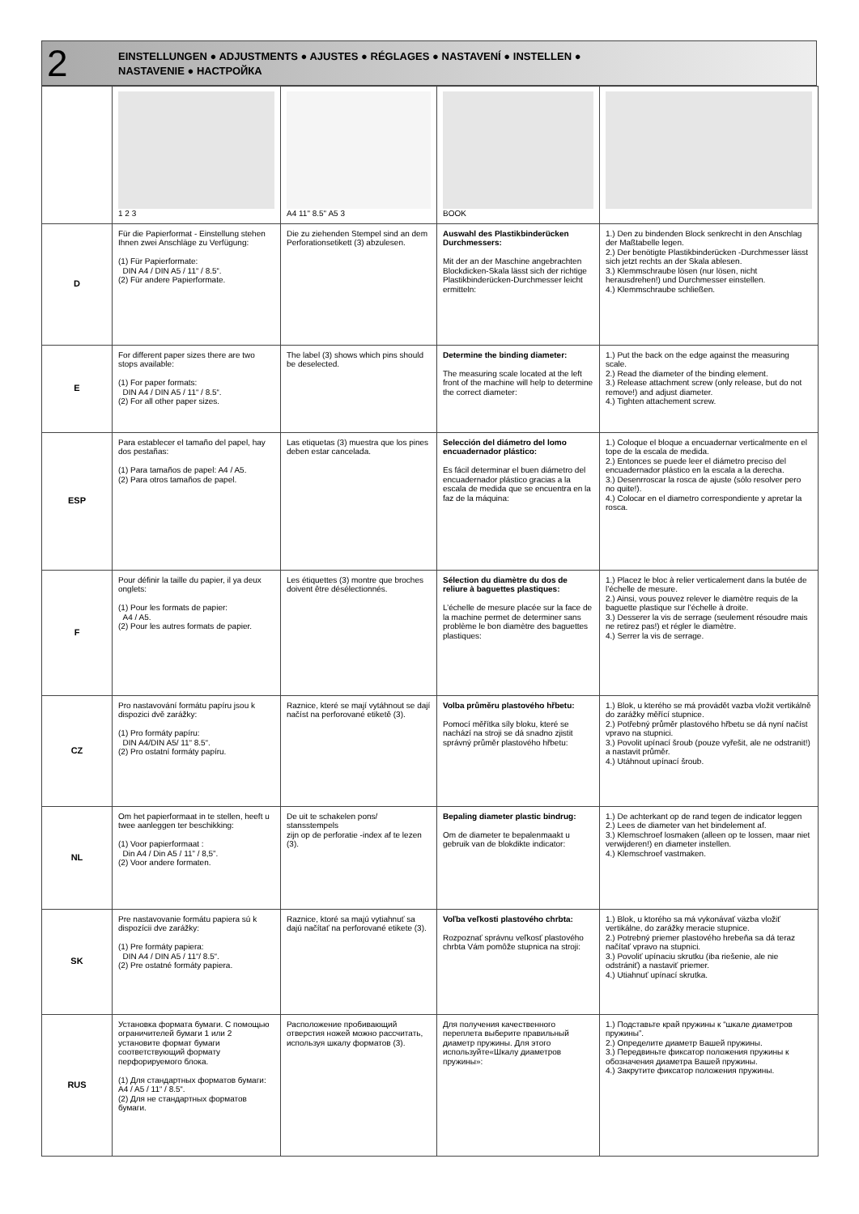2
EINSTELLUNGEN ● ADJUSTMENTS ● AJUSTES ● RÉGLAGES ● NASTAVENÍ ● INSTELLEN ●
NASTAVENIE ● НАСТРОЙКА
| | 1 2 3 | A4 11" 8.5" A5 3 | BOOK | |
| D | Für die Papierformat - Einstellung stehen Ihnen zwei Anschläge zu Verfügung: (1) Für Papierformate: DIN A4 / DIN A5 / 11“ / 8.5“. (2) Für andere Papierformate. | Die zu ziehenden Stempel sind an dem Perforationsetikett (3) abzulesen. | Auswahl des Plastikbinderücken Durchmessers: Mit der an der Maschine angebrachten Blockdicken-Skala lässt sich der richtige Plastikbinderücken-Durchmesser leicht ermitteln: | 1.) Den zu bindenden Block senkrecht in den Anschlag der Maßtabelle legen. 2.) Der benötigte Plastikbinderücken -Durchmesser lässt sich jetzt rechts an der Skala ablesen. 3.) Klemmschraube lösen (nur lösen, nicht herausdrehen!) und Durchmesser einstellen. 4.) Klemmschraube schließen. |
| E | For different paper sizes there are two stops available: (1) For paper formats: DIN A4 / DIN A5 / 11“ / 8.5“. (2) For all other paper sizes. | The label (3) shows which pins should be deselected. | Determine the binding diameter: The measuring scale located at the left front of the machine will help to determine the correct diameter: | 1.) Put the back on the edge against the measuring scale. 2.) Read the diameter of the binding element. 3.) Release attachment screw (only release, but do not remove!) and adjust diameter. 4.) Tighten attachement screw. |
| ESP | Para establecer el tamaño del papel, hay dos pestañas: (1) Para tamaños de papel: A4 / A5. (2) Para otros tamaños de papel. | Las etiquetas (3) muestra que los pines deben estar cancelada. | Selección del diámetro del lomo encuadernador plástico: Es fácil determinar el buen diámetro del encuadernador plástico gracias a la escala de medida que se encuentra en la faz de la máquina: | 1.) Coloque el bloque a encuadernar verticalmente en el tope de la escala de medida. 2.) Entonces se puede leer el diámetro preciso del encuadernador plástico en la escala a la derecha. 3.) Desenrroscar la rosca de ajuste (sólo resolver pero no quite!). 4.) Colocar en el diametro correspondiente y apretar la rosca. |
| F | Pour définir la taille du papier, il ya deux onglets: (1) Pour les formats de papier: A4 / A5. (2) Pour les autres formats de papier. | Les étiquettes (3) montre que broches doivent être désélectionnés. | Sélection du diamètre du dos de reliure à baguettes plastiques: L’échelle de mesure placée sur la face de la machine permet de determiner sans problème le bon diamètre des baguettes plastiques: | 1.) Placez le bloc à relier verticalement dans la butée de l’échelle de mesure. 2.) Ainsi, vous pouvez relever le diamètre requis de la baguette plastique sur l’échelle à droite. 3.) Desserer la vis de serrage (seulement résoudre mais ne retirez pas!) et régler le diamètre. 4.) Serrer la vis de serrage. |
| CZ | Pro nastavování formátu papíru jsou k dispozici dvě zarážky: (1) Pro formáty papíru: DIN A4/DIN A5/ 11“ 8.5“. (2) Pro ostatní formáty papíru. | Raznice, které se mají vytáhnout se dají načíst na perforované etiketě (3). | Volba průměru plastového hřbetu: Pomocí měřítka síly bloku, které se nachází na stroji se dá snadno zjistit správný průměr plastového hřbetu: | 1.) Blok, u kterého se má provádět vazba vložit vertikálně do zarážky měřící stupnice. 2.) Potřebný průměr plastového hřbetu se dá nyní načíst vpravo na stupnici. 3.) Povolit upínací šroub (pouze vyřešit, ale ne odstranit!) a nastavit průměr. 4.) Utáhnout upínací šroub. |
| NL | Om het papierformaat in te stellen, heeft u twee aanleggen ter beschikking: (1) Voor papierformaat : Din A4 / Din A5 / 11” / 8,5”. (2) Voor andere formaten. | De uit te schakelen pons/ stansstempels zijn op de perforatie -index af te lezen (3). | Bepaling diameter plastic bindrug: Om de diameter te bepalenmaakt u gebruik van de blokdikte indicator: | 1.) De achterkant op de rand tegen de indicator leggen 2.) Lees de diameter van het bindelement af. 3.) Klemschroef losmaken (alleen op te lossen, maar niet verwijderen!) en diameter instellen. 4.) Klemschroef vastmaken. |
| SK | Pre nastavovanie formátu papiera sú k dispozícii dve zarážky: (1) Pre formáty papiera: DIN A4 / DIN A5 / 11“/ 8.5“. (2) Pre ostatné formáty papiera. | Raznice, ktoré sa majú vytiahnuť sa dajú načítať na perforované etikete (3). | Voľba veľkosti plastového chrbta: Rozpoznať správnu veľkosť plastového chrbta Vám pomôže stupnica na stroji: | 1.) Blok, u ktorého sa má vykonávať väzba vložiť vertikálne, do zarážky meracie stupnice. 2.) Potrebný priemer plastového hrebeňa sa dá teraz načítať vpravo na stupnici. 3.) Povoliť upínaciu skrutku (iba riešenie, ale nie odstrániť) a nastaviť priemer. 4.) Utiahnuť upínací skrutka. |
| RUS | Установка формата бумаги. С помощью ограничителей бумаги 1 или 2 установите формат бумаги соответствующий формату перфорируемого блока. (1) Для стандартных форматов бумаги: A4 / A5 / 11“ / 8.5“. (2) Для не стандартных форматов бумаги. | Расположение пробивающий отверстия ножей можно рассчитать, используя шкалу форматов (3). | Для получения качественного переплета выберите правильный диаметр пружины. Для этого используйте«Шкалу диаметров пружины»: | 1.) Подставьте край пружины к “шкале диаметров пружины”. 2.) Определите диаметр Вашей пружины. 3.) Передвиньте фиксатор положения пружины к обозначения диаметра Вашей пружины. 4.) Закрутите фиксатор положения пружины. |